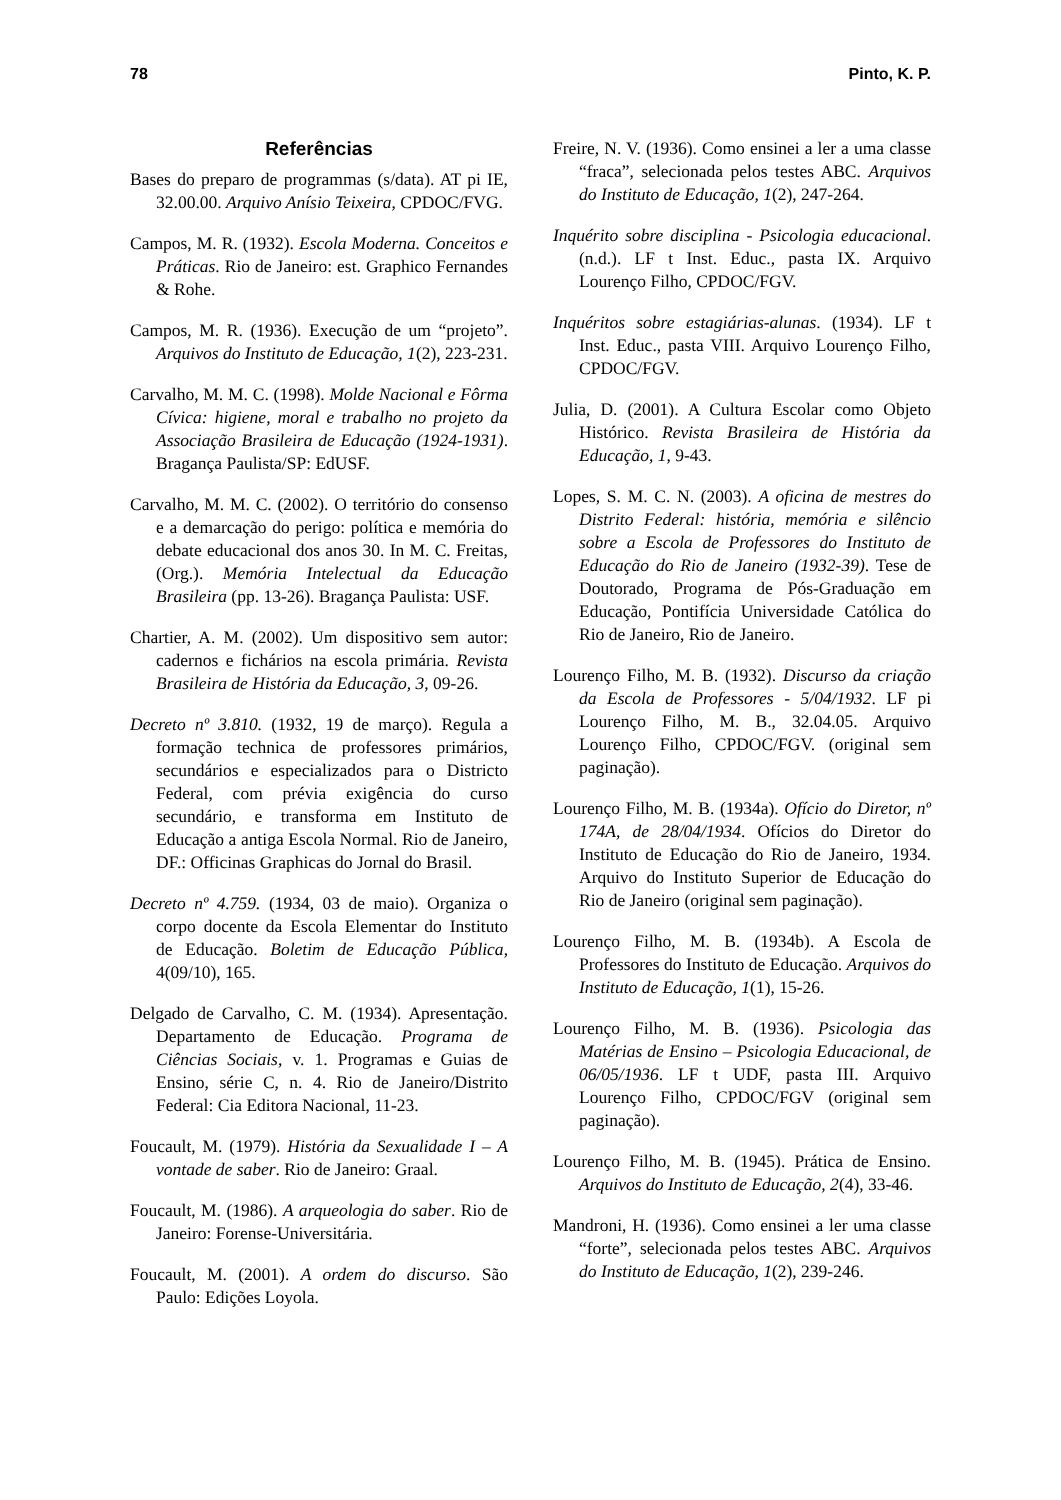78 Pinto, K. P.
Referências
Bases do preparo de programmas (s/data). AT pi IE, 32.00.00. Arquivo Anísio Teixeira, CPDOC/FVG.
Campos, M. R. (1932). Escola Moderna. Conceitos e Práticas. Rio de Janeiro: est. Graphico Fernandes & Rohe.
Campos, M. R. (1936). Execução de um “projeto”. Arquivos do Instituto de Educação, 1(2), 223-231.
Carvalho, M. M. C. (1998). Molde Nacional e Fôrma Cívica: higiene, moral e trabalho no projeto da Associação Brasileira de Educação (1924-1931). Bragança Paulista/SP: EdUSF.
Carvalho, M. M. C. (2002). O território do consenso e a demarcação do perigo: política e memória do debate educacional dos anos 30. In M. C. Freitas, (Org.). Memória Intelectual da Educação Brasileira (pp. 13-26). Bragança Paulista: USF.
Chartier, A. M. (2002). Um dispositivo sem autor: cadernos e fichários na escola primária. Revista Brasileira de História da Educação, 3, 09-26.
Decreto nº 3.810. (1932, 19 de março). Regula a formação technica de professores primários, secundários e especializados para o Districto Federal, com prévia exigência do curso secundário, e transforma em Instituto de Educação a antiga Escola Normal. Rio de Janeiro, DF.: Officinas Graphicas do Jornal do Brasil.
Decreto nº 4.759. (1934, 03 de maio). Organiza o corpo docente da Escola Elementar do Instituto de Educação. Boletim de Educação Pública, 4(09/10), 165.
Delgado de Carvalho, C. M. (1934). Apresentação. Departamento de Educação. Programa de Ciências Sociais, v. 1. Programas e Guias de Ensino, série C, n. 4. Rio de Janeiro/Distrito Federal: Cia Editora Nacional, 11-23.
Foucault, M. (1979). História da Sexualidade I – A vontade de saber. Rio de Janeiro: Graal.
Foucault, M. (1986). A arqueologia do saber. Rio de Janeiro: Forense-Universitária.
Foucault, M. (2001). A ordem do discurso. São Paulo: Edições Loyola.
Freire, N. V. (1936). Como ensinei a ler a uma classe “fraca”, selecionada pelos testes ABC. Arquivos do Instituto de Educação, 1(2), 247-264.
Inquérito sobre disciplina - Psicologia educacional. (n.d.). LF t Inst. Educ., pasta IX. Arquivo Lourenço Filho, CPDOC/FGV.
Inquéritos sobre estagiárias-alunas. (1934). LF t Inst. Educ., pasta VIII. Arquivo Lourenço Filho, CPDOC/FGV.
Julia, D. (2001). A Cultura Escolar como Objeto Histórico. Revista Brasileira de História da Educação, 1, 9-43.
Lopes, S. M. C. N. (2003). A oficina de mestres do Distrito Federal: história, memória e silêncio sobre a Escola de Professores do Instituto de Educação do Rio de Janeiro (1932-39). Tese de Doutorado, Programa de Pós-Graduação em Educação, Pontifícia Universidade Católica do Rio de Janeiro, Rio de Janeiro.
Lourenço Filho, M. B. (1932). Discurso da criação da Escola de Professores - 5/04/1932. LF pi Lourenço Filho, M. B., 32.04.05. Arquivo Lourenço Filho, CPDOC/FGV. (original sem paginação).
Lourenço Filho, M. B. (1934a). Ofício do Diretor, nº 174A, de 28/04/1934. Ofícios do Diretor do Instituto de Educação do Rio de Janeiro, 1934. Arquivo do Instituto Superior de Educação do Rio de Janeiro (original sem paginação).
Lourenço Filho, M. B. (1934b). A Escola de Professores do Instituto de Educação. Arquivos do Instituto de Educação, 1(1), 15-26.
Lourenço Filho, M. B. (1936). Psicologia das Matérias de Ensino – Psicologia Educacional, de 06/05/1936. LF t UDF, pasta III. Arquivo Lourenço Filho, CPDOC/FGV (original sem paginação).
Lourenço Filho, M. B. (1945). Prática de Ensino. Arquivos do Instituto de Educação, 2(4), 33-46.
Mandroni, H. (1936). Como ensinei a ler uma classe “forte”, selecionada pelos testes ABC. Arquivos do Instituto de Educação, 1(2), 239-246.